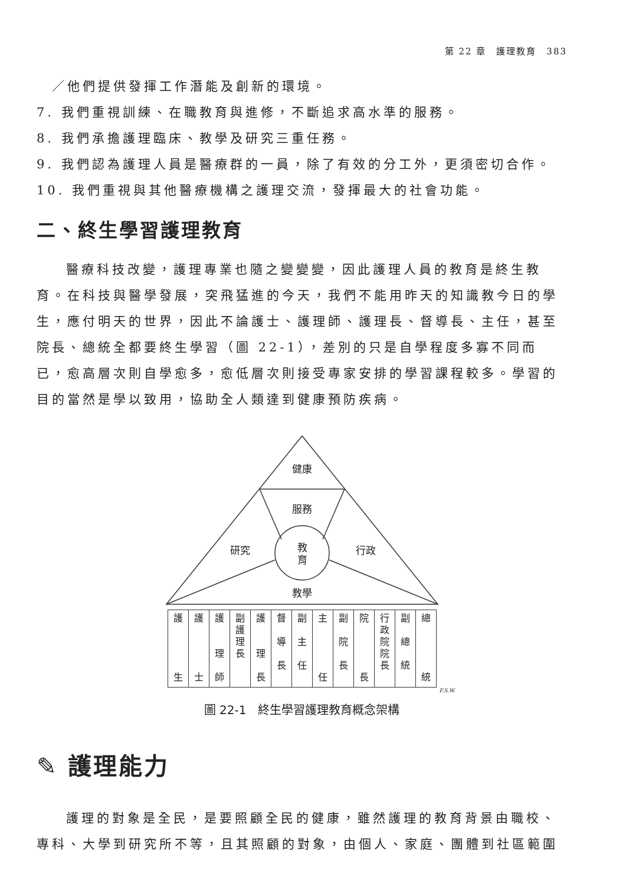第 22 章　護理教育　383
　／他們提供發揮工作潛能及創新的環境。
7. 我們重視訓練、在職教育與進修，不斷追求高水準的服務。
8. 我們承擔護理臨床、教學及研究三重任務。
9. 我們認為護理人員是醫療群的一員，除了有效的分工外，更須密切合作。
10. 我們重視與其他醫療機構之護理交流，發揮最大的社會功能。
二、終生學習護理教育
醫療科技改變，護理專業也隨之變變變，因此護理人員的教育是終生教育。在科技與醫學發展，突飛猛進的今天，我們不能用昨天的知識教今日的學生，應付明天的世界，因此不論護士、護理師、護理長、督導長、主任，甚至院長、總統全都要終生學習（圖 22-1），差別的只是自學程度多寡不同而已，愈高層次則自學愈多，愈低層次則接受專家安排的學習課程較多。學習的目的當然是學以致用，協助全人類達到健康預防疾病。
健康
服務
教
育
研究
行政
教學
| 護 生 | 護 士 | 護 理 師 | 副 護 理 長 | 護 理 長 | 督 導 長 | 副 主 任 | 主 任 | 副 院 長 | 院 長 | 行 政 院 院 長 | 副 總 統 | 總 統 |
F.S.W.
圖 22-1　終生學習護理教育概念架構
✎ 護理能力
護理的對象是全民，是要照顧全民的健康，雖然護理的教育背景由職校、專科、大學到研究所不等，且其照顧的對象，由個人、家庭、團體到社區範圍